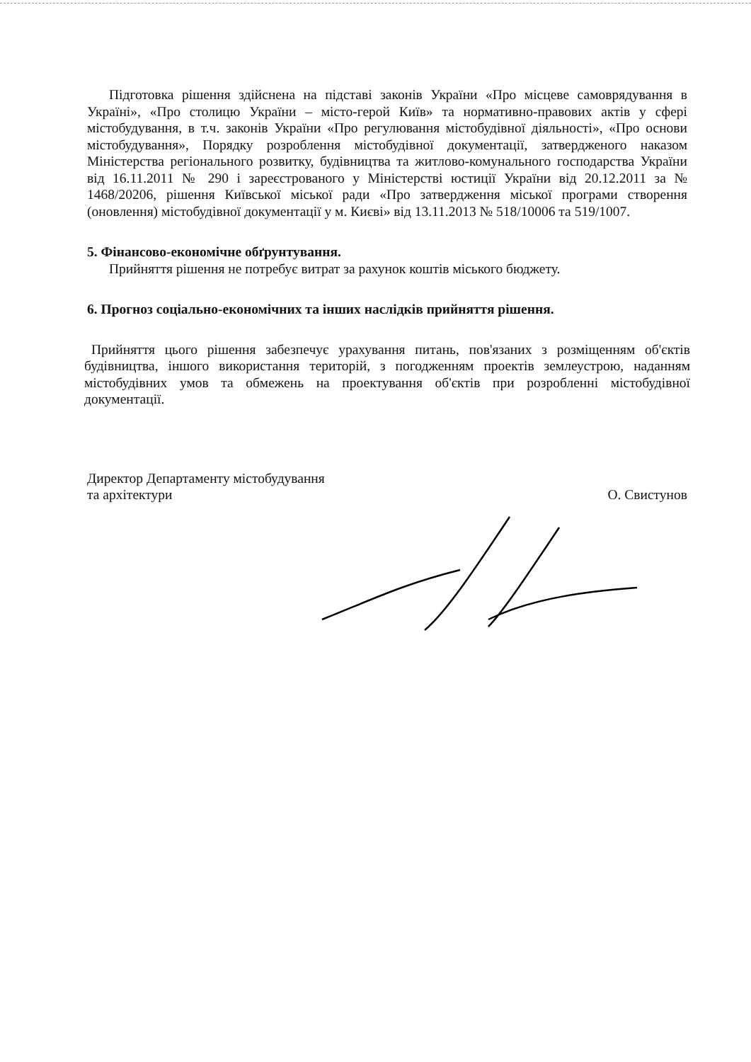Підготовка рішення здійснена на підставі законів України «Про місцеве самоврядування в Україні», «Про столицю України – місто-герой Київ» та нормативно-правових актів у сфері містобудування, в т.ч. законів України «Про регулювання містобудівної діяльності», «Про основи містобудування», Порядку розроблення містобудівної документації, затвердженого наказом Міністерства регіонального розвитку, будівництва та житлово-комунального господарства України від 16.11.2011 № 290 і зареєстрованого у Міністерстві юстиції України від 20.12.2011 за № 1468/20206, рішення Київської міської ради «Про затвердження міської програми створення (оновлення) містобудівної документації у м. Києві» від 13.11.2013 № 518/10006 та 519/1007.
5. Фінансово-економічне обґрунтування.
Прийняття рішення не потребує витрат за рахунок коштів міського бюджету.
6. Прогноз соціально-економічних та інших наслідків прийняття рішення.
Прийняття цього рішення забезпечує урахування питань, пов'язаних з розміщенням об'єктів будівництва, іншого використання територій, з погодженням проектів землеустрою, наданням містобудівних умов та обмежень на проектування об'єктів при розробленні містобудівної документації.
Директор Департаменту містобудування
та архітектури
О. Свистунов